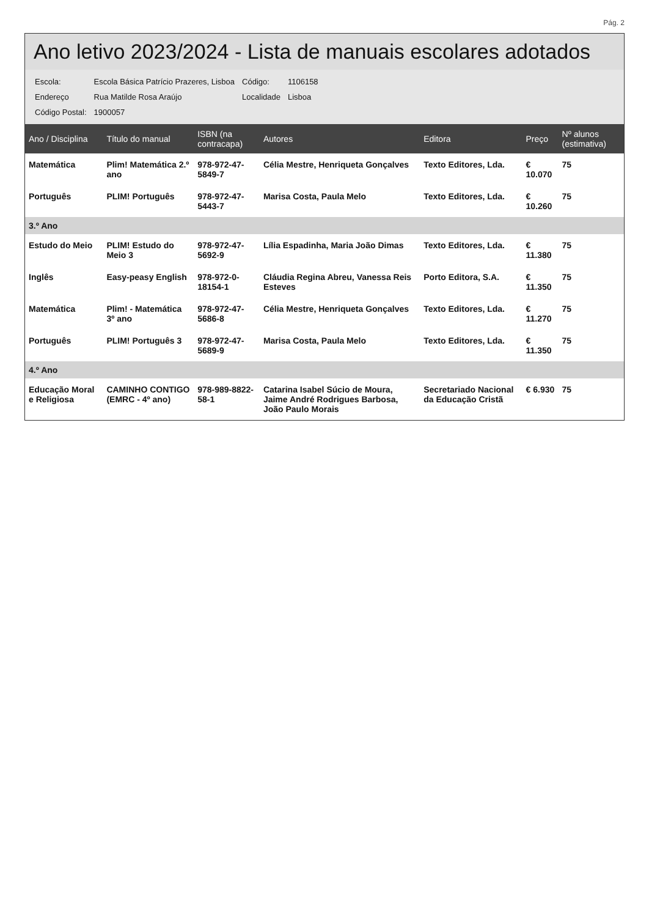Pág. 2
Ano letivo 2023/2024 - Lista de manuais escolares adotados
| Escola: | Escola Básica Patrício Prazeres, Lisboa | Código: | 1106158 |
| Endereço | Rua Matilde Rosa Araújo | Localidade | Lisboa |
| Código Postal: | 1900057 | | |
| Ano / Disciplina | Título do manual | ISBN (na contracapa) | Autores | Editora | Preço | Nº alunos (estimativa) |
| --- | --- | --- | --- | --- | --- | --- |
| Matemática | Plim! Matemática 2.º ano | 978-972-47-5849-7 | Célia Mestre, Henriqueta Gonçalves | Texto Editores, Lda. | € 10.070 | 75 |
| Português | PLIM! Português | 978-972-47-5443-7 | Marisa Costa, Paula Melo | Texto Editores, Lda. | € 10.260 | 75 |
| 3.º Ano | | | | | | |
| Estudo do Meio | PLIM! Estudo do Meio 3 | 978-972-47-5692-9 | Lília Espadinha, Maria João Dimas | Texto Editores, Lda. | € 11.380 | 75 |
| Inglês | Easy-peasy English | 978-972-0-18154-1 | Cláudia Regina Abreu, Vanessa Reis Esteves | Porto Editora, S.A. | € 11.350 | 75 |
| Matemática | Plim! - Matemática 3º ano | 978-972-47-5686-8 | Célia Mestre, Henriqueta Gonçalves | Texto Editores, Lda. | € 11.270 | 75 |
| Português | PLIM! Português 3 | 978-972-47-5689-9 | Marisa Costa, Paula Melo | Texto Editores, Lda. | € 11.350 | 75 |
| 4.º Ano | | | | | | |
| Educação Moral e Religiosa | CAMINHO CONTIGO (EMRC - 4º ano) | 978-989-8822-58-1 | Catarina Isabel Súcio de Moura, Jaime André Rodrigues Barbosa, João Paulo Morais | Secretariado Nacional da Educação Cristã | € 6.930 | 75 |